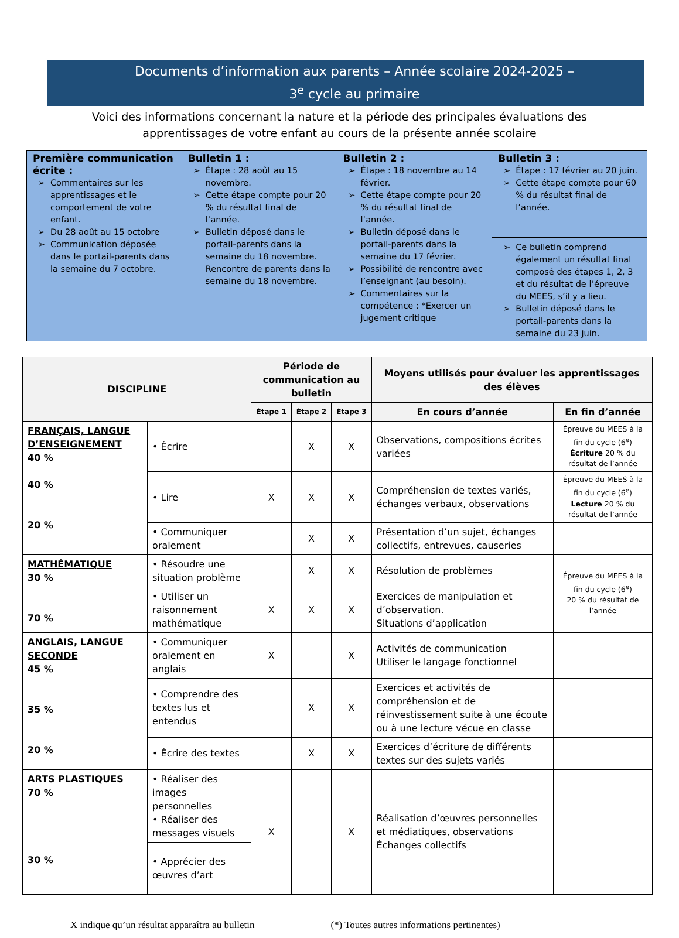Documents d’information aux parents – Année scolaire 2024-2025 –
3<sup>e</sup> cycle au primaire
Voici des informations concernant la nature et la période des principales évaluations des
apprentissages de votre enfant au cours de la présente année scolaire
| Première communication écrite : Commentaires sur les apprentissages et le comportement de votre enfant. Du 28 août au 15 octobre Communication déposée dans le portail-parents dans la semaine du 7 octobre. | Bulletin 1 : Étape : 28 août au 15 novembre. Cette étape compte pour 20 % du résultat final de l’année. Bulletin déposé dans le portail-parents dans la semaine du 18 novembre. Rencontre de parents dans la semaine du 18 novembre. | Bulletin 2 : Étape : 18 novembre au 14 février. Cette étape compte pour 20 % du résultat final de l’année. Bulletin déposé dans le portail-parents dans la semaine du 17 février. Possibilité de rencontre avec l’enseignant (au besoin). Commentaires sur la compétence : *Exercer un jugement critique | Bulletin 3 : Étape : 17 février au 20 juin. Cette étape compte pour 60 % du résultat final de l’année. Ce bulletin comprend également un résultat final composé des étapes 1, 2, 3 et du résultat de l’épreuve du MEES, s’il y a lieu. Bulletin déposé dans le portail-parents dans la semaine du 23 juin. |
| DISCIPLINE | | Période de communication au bulletin | | | Moyens utilisés pour évaluer les apprentissages des élèves | |
| --- | --- | --- | --- | --- | --- | --- |
| | | Étape 1 | Étape 2 | Étape 3 | En cours d’année | En fin d’année |
| FRANÇAIS, LANGUE D’ENSEIGNEMENT 40 % 40 % 20 % | • Écrire | | X | X | Observations, compositions écrites variées | Épreuve du MEES à la fin du cycle (6<sup>e</sup>) Écriture 20 % du résultat de l’année |
| | • Lire | X | X | X | Compréhension de textes variés, échanges verbaux, observations | Épreuve du MEES à la fin du cycle (6<sup>e</sup>) Lecture 20 % du résultat de l’année |
| | • Communiquer oralement | | X | X | Présentation d’un sujet, échanges collectifs, entrevues, causeries | |
| MATHÉMATIQUE 30 % 70 % | • Résoudre une situation problème | | X | X | Résolution de problèmes | Épreuve du MEES à la fin du cycle (6<sup>e</sup>) 20 % du résultat de l’année |
| | • Utiliser un raisonnement mathématique | X | X | X | Exercices de manipulation et d’observation. Situations d’application | |
| ANGLAIS, LANGUE SECONDE 45 % 35 % 20 % | • Communiquer oralement en anglais | X | | X | Activités de communication Utiliser le langage fonctionnel | |
| | • Comprendre des textes lus et entendus | | X | X | Exercices et activités de compréhension et de réinvestissement suite à une écoute ou à une lecture vécue en classe | |
| | • Écrire des textes | | X | X | Exercices d’écriture de différents textes sur des sujets variés | |
| ARTS PLASTIQUES 70 % 30 % | • Réaliser des images personnelles • Réaliser des messages visuels | X | | X | Réalisation d’œuvres personnelles et médiatiques, observations Échanges collectifs | |
| | • Apprécier des œuvres d’art | | | | | |
X indique qu’un résultat apparaîtra au bulletin (*) Toutes autres informations pertinentes)